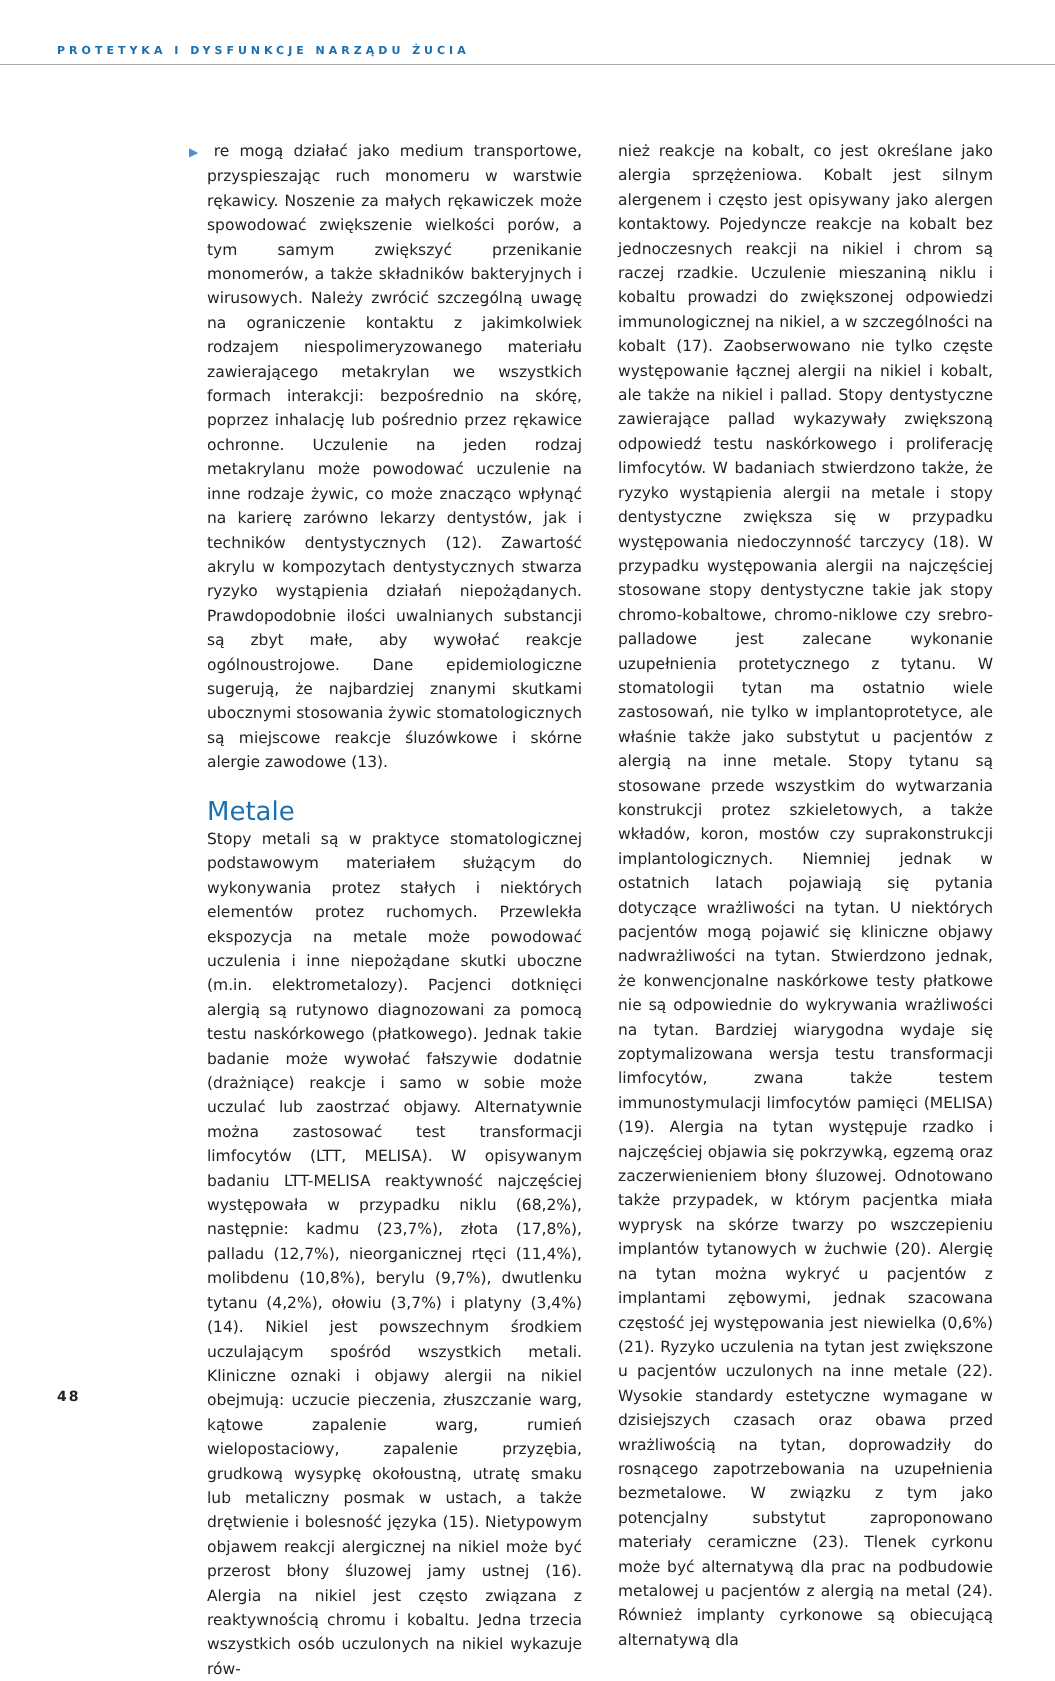PROTETYKA I DYSFUNKCJE NARZĄDU ŻUCIA
▶ re mogą działać jako medium transportowe, przyspieszając ruch monomeru w warstwie rękawicy. Noszenie za małych rękawiczek może spowodować zwiększenie wielkości porów, a tym samym zwiększyć przenikanie monomerów, a także składników bakteryjnych i wirusowych. Należy zwrócić szczególną uwagę na ograniczenie kontaktu z jakimkolwiek rodzajem niespolimeryzowanego materiału zawierającego metakrylan we wszystkich formach interakcji: bezpośrednio na skórę, poprzez inhalację lub pośrednio przez rękawice ochronne. Uczulenie na jeden rodzaj metakrylanu może powodować uczulenie na inne rodzaje żywic, co może znacząco wpłynąć na karierę zarówno lekarzy dentystów, jak i techników dentystycznych (12). Zawartość akrylu w kompozytach dentystycznych stwarza ryzyko wystąpienia działań niepożądanych. Prawdopodobnie ilości uwalnianych substancji są zbyt małe, aby wywołać reakcje ogólnoustrojowe. Dane epidemiologiczne sugerują, że najbardziej znanymi skutkami ubocznymi stosowania żywic stomatologicznych są miejscowe reakcje śluzówkowe i skórne alergie zawodowe (13).
Metale
Stopy metali są w praktyce stomatologicznej podstawowym materiałem służącym do wykonywania protez stałych i niektórych elementów protez ruchomych. Przewlekła ekspozycja na metale może powodować uczulenia i inne niepożądane skutki uboczne (m.in. elektrometalozy). Pacjenci dotknięci alergią są rutynowo diagnozowani za pomocą testu naskórkowego (płatkowego). Jednak takie badanie może wywołać fałszywie dodatnie (drażniące) reakcje i samo w sobie może uczulać lub zaostrzać objawy. Alternatywnie można zastosować test transformacji limfocytów (LTT, MELISA). W opisywanym badaniu LTT-MELISA reaktywność najczęściej występowała w przypadku niklu (68,2%), następnie: kadmu (23,7%), złota (17,8%), palladu (12,7%), nieorganicznej rtęci (11,4%), molibdenu (10,8%), berylu (9,7%), dwutlenku tytanu (4,2%), ołowiu (3,7%) i platyny (3,4%) (14). Nikiel jest powszechnym środkiem uczulającym spośród wszystkich metali. Kliniczne oznaki i objawy alergii na nikiel obejmują: uczucie pieczenia, złuszczanie warg, kątowe zapalenie warg, rumień wielopostaciowy, zapalenie przyzębia, grudkową wysypkę okołoustną, utratę smaku lub metaliczny posmak w ustach, a także drętwienie i bolesność języka (15). Nietypowym objawem reakcji alergicznej na nikiel może być przerost błony śluzowej jamy ustnej (16). Alergia na nikiel jest często związana z reaktywnością chromu i kobaltu. Jedna trzecia wszystkich osób uczulonych na nikiel wykazuje rów-
nież reakcje na kobalt, co jest określane jako alergia sprzężeniowa. Kobalt jest silnym alergenem i często jest opisywany jako alergen kontaktowy. Pojedyncze reakcje na kobalt bez jednoczesnych reakcji na nikiel i chrom są raczej rzadkie. Uczulenie mieszaniną niklu i kobaltu prowadzi do zwiększonej odpowiedzi immunologicznej na nikiel, a w szczególności na kobalt (17). Zaobserwowano nie tylko częste występowanie łącznej alergii na nikiel i kobalt, ale także na nikiel i pallad. Stopy dentystyczne zawierające pallad wykazywały zwiększoną odpowiedź testu naskórkowego i proliferację limfocytów. W badaniach stwierdzono także, że ryzyko wystąpienia alergii na metale i stopy dentystyczne zwiększa się w przypadku występowania niedoczynność tarczycy (18). W przypadku występowania alergii na najczęściej stosowane stopy dentystyczne takie jak stopy chromo-kobaltowe, chromo-niklowe czy srebro-palladowe jest zalecane wykonanie uzupełnienia protetycznego z tytanu. W stomatologii tytan ma ostatnio wiele zastosowań, nie tylko w implantoprotetyce, ale właśnie także jako substytut u pacjentów z alergią na inne metale. Stopy tytanu są stosowane przede wszystkim do wytwarzania konstrukcji protez szkieletowych, a także wkładów, koron, mostów czy suprakonstrukcji implantologicznych. Niemniej jednak w ostatnich latach pojawiają się pytania dotyczące wrażliwości na tytan. U niektórych pacjentów mogą pojawić się kliniczne objawy nadwrażliwości na tytan. Stwierdzono jednak, że konwencjonalne naskórkowe testy płatkowe nie są odpowiednie do wykrywania wrażliwości na tytan. Bardziej wiarygodna wydaje się zoptymalizowana wersja testu transformacji limfocytów, zwana także testem immunostymulacji limfocytów pamięci (MELISA) (19). Alergia na tytan występuje rzadko i najczęściej objawia się pokrzywką, egzemą oraz zaczerwienieniem błony śluzowej. Odnotowano także przypadek, w którym pacjentka miała wyprysk na skórze twarzy po wszczepieniu implantów tytanowych w żuchwie (20). Alergię na tytan można wykryć u pacjentów z implantami zębowymi, jednak szacowana częstość jej występowania jest niewielka (0,6%) (21). Ryzyko uczulenia na tytan jest zwiększone u pacjentów uczulonych na inne metale (22). Wysokie standardy estetyczne wymagane w dzisiejszych czasach oraz obawa przed wrażliwością na tytan, doprowadziły do rosnącego zapotrzebowania na uzupełnienia bezmetalowe. W związku z tym jako potencjalny substytut zaproponowano materiały ceramiczne (23). Tlenek cyrkonu może być alternatywą dla prac na podbudowie metalowej u pacjentów z alergią na metal (24). Również implanty cyrkonowe są obiecującą alternatywą dla
48